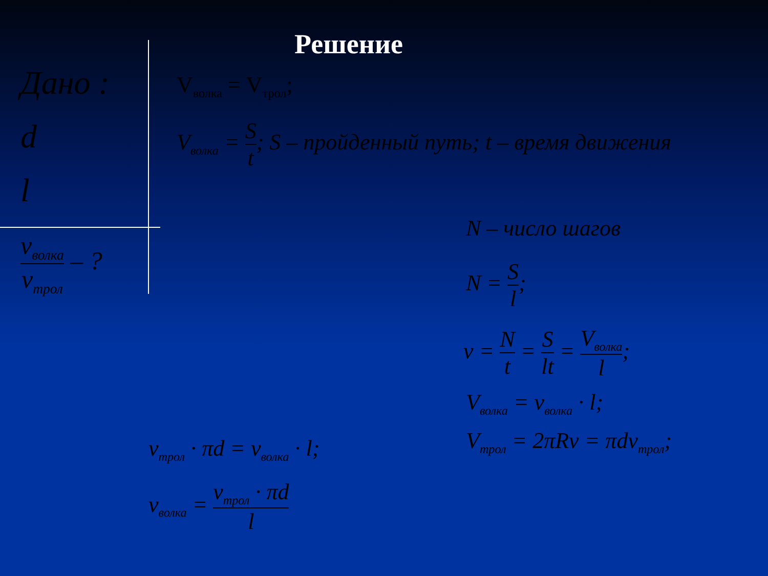Решение
Дано :
d
l
v<sub>волка</sub> v<sub>трол</sub> – ?
V<sub>волка</sub> = V<sub>трол</sub>;
V<sub>волка</sub> = S t; S – пройденный путь; t – время движения
N – число шагов
N = S l;
ν = N t = S lt = V<sub>волка</sub> l;
V<sub>волка</sub> = ν<sub>волка</sub> · l;
V<sub>трол</sub> = 2πRν = πdν<sub>трол</sub>;
ν<sub>трол</sub> · πd = ν<sub>волка</sub> · l;
ν<sub>волка</sub> = ν<sub>трол</sub> · πd l